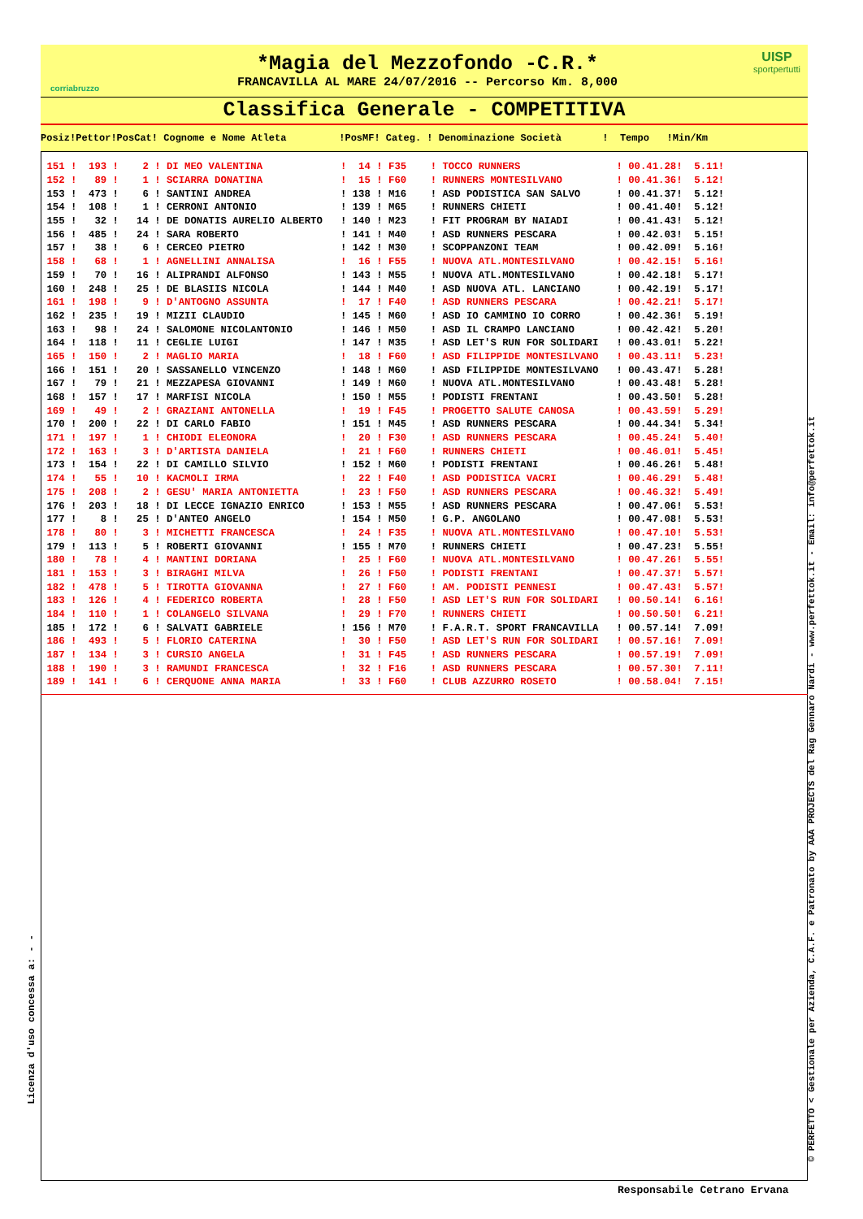corriabruzzo
*Magia del Mezzofondo -C.R.*
FRANCAVILLA AL MARE 24/07/2016 -- Percorso Km. 8,000
UISP
sportpertutti
Classifica Generale - COMPETITIVA
| Posiz!Pettor!PosCat! Cognome e Nome Atleta !PosMF! Categ. ! Denominazione Società ! Tempo !Min/Km |
| --- |
| 151 ! 193 ! 2 ! DI MEO VALENTINA ! 14 ! F35 ! TOCCO RUNNERS ! 00.41.28! 5.11! |
| 152 ! 89 ! 1 ! SCIARRA DONATINA ! 15 ! F60 ! RUNNERS MONTESILVANO ! 00.41.36! 5.12! |
| 153 ! 473 ! 6 ! SANTINI ANDREA ! 138 ! M16 ! ASD PODISTICA SAN SALVO ! 00.41.37! 5.12! |
| 154 ! 108 ! 1 ! CERRONI ANTONIO ! 139 ! M65 ! RUNNERS CHIETI ! 00.41.40! 5.12! |
| 155 ! 32 ! 14 ! DE DONATIS AURELIO ALBERTO ! 140 ! M23 ! FIT PROGRAM BY NAIADI ! 00.41.43! 5.12! |
| 156 ! 485 ! 24 ! SARA ROBERTO ! 141 ! M40 ! ASD RUNNERS PESCARA ! 00.42.03! 5.15! |
| 157 ! 38 ! 6 ! CERCEO PIETRO ! 142 ! M30 ! SCOPPANZONI TEAM ! 00.42.09! 5.16! |
| 158 ! 68 ! 1 ! AGNELLINI ANNALISA ! 16 ! F55 ! NUOVA ATL.MONTESILVANO ! 00.42.15! 5.16! |
| 159 ! 70 ! 16 ! ALIPRANDI ALFONSO ! 143 ! M55 ! NUOVA ATL.MONTESILVANO ! 00.42.18! 5.17! |
| 160 ! 248 ! 25 ! DE BLASIIS NICOLA ! 144 ! M40 ! ASD NUOVA ATL. LANCIANO ! 00.42.19! 5.17! |
| 161 ! 198 ! 9 ! D'ANTOGNO ASSUNTA ! 17 ! F40 ! ASD RUNNERS PESCARA ! 00.42.21! 5.17! |
| 162 ! 235 ! 19 ! MIZII CLAUDIO ! 145 ! M60 ! ASD IO CAMMINO IO CORRO ! 00.42.36! 5.19! |
| 163 ! 98 ! 24 ! SALOMONE NICOLANTONIO ! 146 ! M50 ! ASD IL CRAMPO LANCIANO ! 00.42.42! 5.20! |
| 164 ! 118 ! 11 ! CEGLIE LUIGI ! 147 ! M35 ! ASD LET'S RUN FOR SOLIDARI ! 00.43.01! 5.22! |
| 165 ! 150 ! 2 ! MAGLIO MARIA ! 18 ! F60 ! ASD FILIPPIDE MONTESILVANO ! 00.43.11! 5.23! |
| 166 ! 151 ! 20 ! SASSANELLO VINCENZO ! 148 ! M60 ! ASD FILIPPIDE MONTESILVANO ! 00.43.47! 5.28! |
| 167 ! 79 ! 21 ! MEZZAPESA GIOVANNI ! 149 ! M60 ! NUOVA ATL.MONTESILVANO ! 00.43.48! 5.28! |
| 168 ! 157 ! 17 ! MARFISI NICOLA ! 150 ! M55 ! PODISTI FRENTANI ! 00.43.50! 5.28! |
| 169 ! 49 ! 2 ! GRAZIANI ANTONELLA ! 19 ! F45 ! PROGETTO SALUTE CANOSA ! 00.43.59! 5.29! |
| 170 ! 200 ! 22 ! DI CARLO FABIO ! 151 ! M45 ! ASD RUNNERS PESCARA ! 00.44.34! 5.34! |
| 171 ! 197 ! 1 ! CHIODI ELEONORA ! 20 ! F30 ! ASD RUNNERS PESCARA ! 00.45.24! 5.40! |
| 172 ! 163 ! 3 ! D'ARTISTA DANIELA ! 21 ! F60 ! RUNNERS CHIETI ! 00.46.01! 5.45! |
| 173 ! 154 ! 22 ! DI CAMILLO SILVIO ! 152 ! M60 ! PODISTI FRENTANI ! 00.46.26! 5.48! |
| 174 ! 55 ! 10 ! KACMOLI IRMA ! 22 ! F40 ! ASD PODISTICA VACRI ! 00.46.29! 5.48! |
| 175 ! 208 ! 2 ! GESU' MARIA ANTONIETTA ! 23 ! F50 ! ASD RUNNERS PESCARA ! 00.46.32! 5.49! |
| 176 ! 203 ! 18 ! DI LECCE IGNAZIO ENRICO ! 153 ! M55 ! ASD RUNNERS PESCARA ! 00.47.06! 5.53! |
| 177 ! 8 ! 25 ! D'ANTEO ANGELO ! 154 ! M50 ! G.P. ANGOLANO ! 00.47.08! 5.53! |
| 178 ! 80 ! 3 ! MICHETTI FRANCESCA ! 24 ! F35 ! NUOVA ATL.MONTESILVANO ! 00.47.10! 5.53! |
| 179 ! 113 ! 5 ! ROBERTI GIOVANNI ! 155 ! M70 ! RUNNERS CHIETI ! 00.47.23! 5.55! |
| 180 ! 78 ! 4 ! MANTINI DORIANA ! 25 ! F60 ! NUOVA ATL.MONTESILVANO ! 00.47.26! 5.55! |
| 181 ! 153 ! 3 ! BIRAGHI MILVA ! 26 ! F50 ! PODISTI FRENTANI ! 00.47.37! 5.57! |
| 182 ! 478 ! 5 ! TIROTTA GIOVANNA ! 27 ! F60 ! AM. PODISTI PENNESI ! 00.47.43! 5.57! |
| 183 ! 126 ! 4 ! FEDERICO ROBERTA ! 28 ! F50 ! ASD LET'S RUN FOR SOLIDARI ! 00.50.14! 6.16! |
| 184 ! 110 ! 1 ! COLANGELO SILVANA ! 29 ! F70 ! RUNNERS CHIETI ! 00.50.50! 6.21! |
| 185 ! 172 ! 6 ! SALVATI GABRIELE ! 156 ! M70 ! F.A.R.T. SPORT FRANCAVILLA ! 00.57.14! 7.09! |
| 186 ! 493 ! 5 ! FLORIO CATERINA ! 30 ! F50 ! ASD LET'S RUN FOR SOLIDARI ! 00.57.16! 7.09! |
| 187 ! 134 ! 3 ! CURSIO ANGELA ! 31 ! F45 ! ASD RUNNERS PESCARA ! 00.57.19! 7.09! |
| 188 ! 190 ! 3 ! RAMUNDI FRANCESCA ! 32 ! F16 ! ASD RUNNERS PESCARA ! 00.57.30! 7.11! |
| 189 ! 141 ! 6 ! CERQUONE ANNA MARIA ! 33 ! F60 ! CLUB AZZURRO ROSETO ! 00.58.04! 7.15! |
Licenza d'uso concessa a: - -
© PERFETTO < Gestionale per Azienda, C.A.F. e Patronato by AAA PROJECTS del Rag Gennaro Nardi - www.perfettok.it - Email: info@perfettok.it
Responsabile Cetrano Ervana